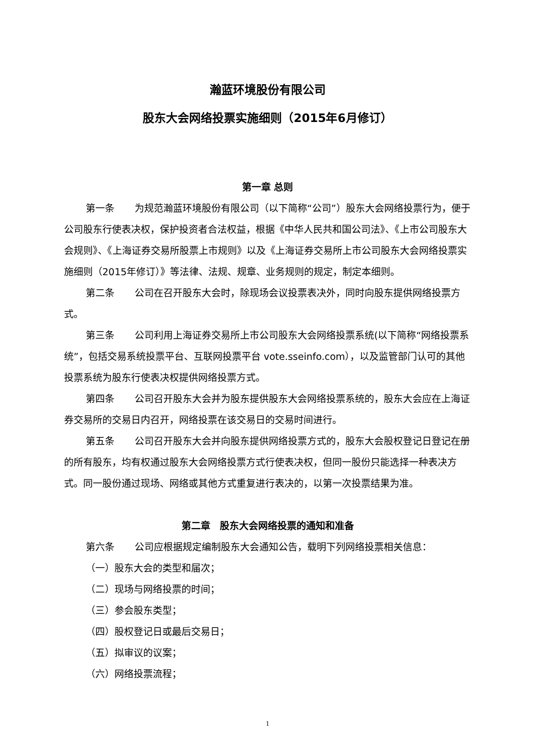瀚蓝环境股份有限公司
股东大会网络投票实施细则（2015年6月修订）
第一章 总则
第一条 为规范瀚蓝环境股份有限公司（以下简称“公司”）股东大会网络投票行为，便于公司股东行使表决权，保护投资者合法权益，根据《中华人民共和国公司法》、《上市公司股东大会规则》、《上海证券交易所股票上市规则》以及《上海证券交易所上市公司股东大会网络投票实施细则（2015年修订）》等法律、法规、规章、业务规则的规定，制定本细则。
第二条 公司在召开股东大会时，除现场会议投票表决外，同时向股东提供网络投票方式。
第三条 公司利用上海证券交易所上市公司股东大会网络投票系统(以下简称“网络投票系统”，包括交易系统投票平台、互联网投票平台 vote.sseinfo.com），以及监管部门认可的其他投票系统为股东行使表决权提供网络投票方式。
第四条 公司召开股东大会并为股东提供股东大会网络投票系统的，股东大会应在上海证券交易所的交易日内召开，网络投票在该交易日的交易时间进行。
第五条 公司召开股东大会并向股东提供网络投票方式的，股东大会股权登记日登记在册的所有股东，均有权通过股东大会网络投票方式行使表决权，但同一股份只能选择一种表决方式。同一股份通过现场、网络或其他方式重复进行表决的，以第一次投票结果为准。
第二章　股东大会网络投票的通知和准备
第六条 公司应根据规定编制股东大会通知公告，载明下列网络投票相关信息：
（一）股东大会的类型和届次；
（二）现场与网络投票的时间；
（三）参会股东类型；
（四）股权登记日或最后交易日；
（五）拟审议的议案；
（六）网络投票流程；
1